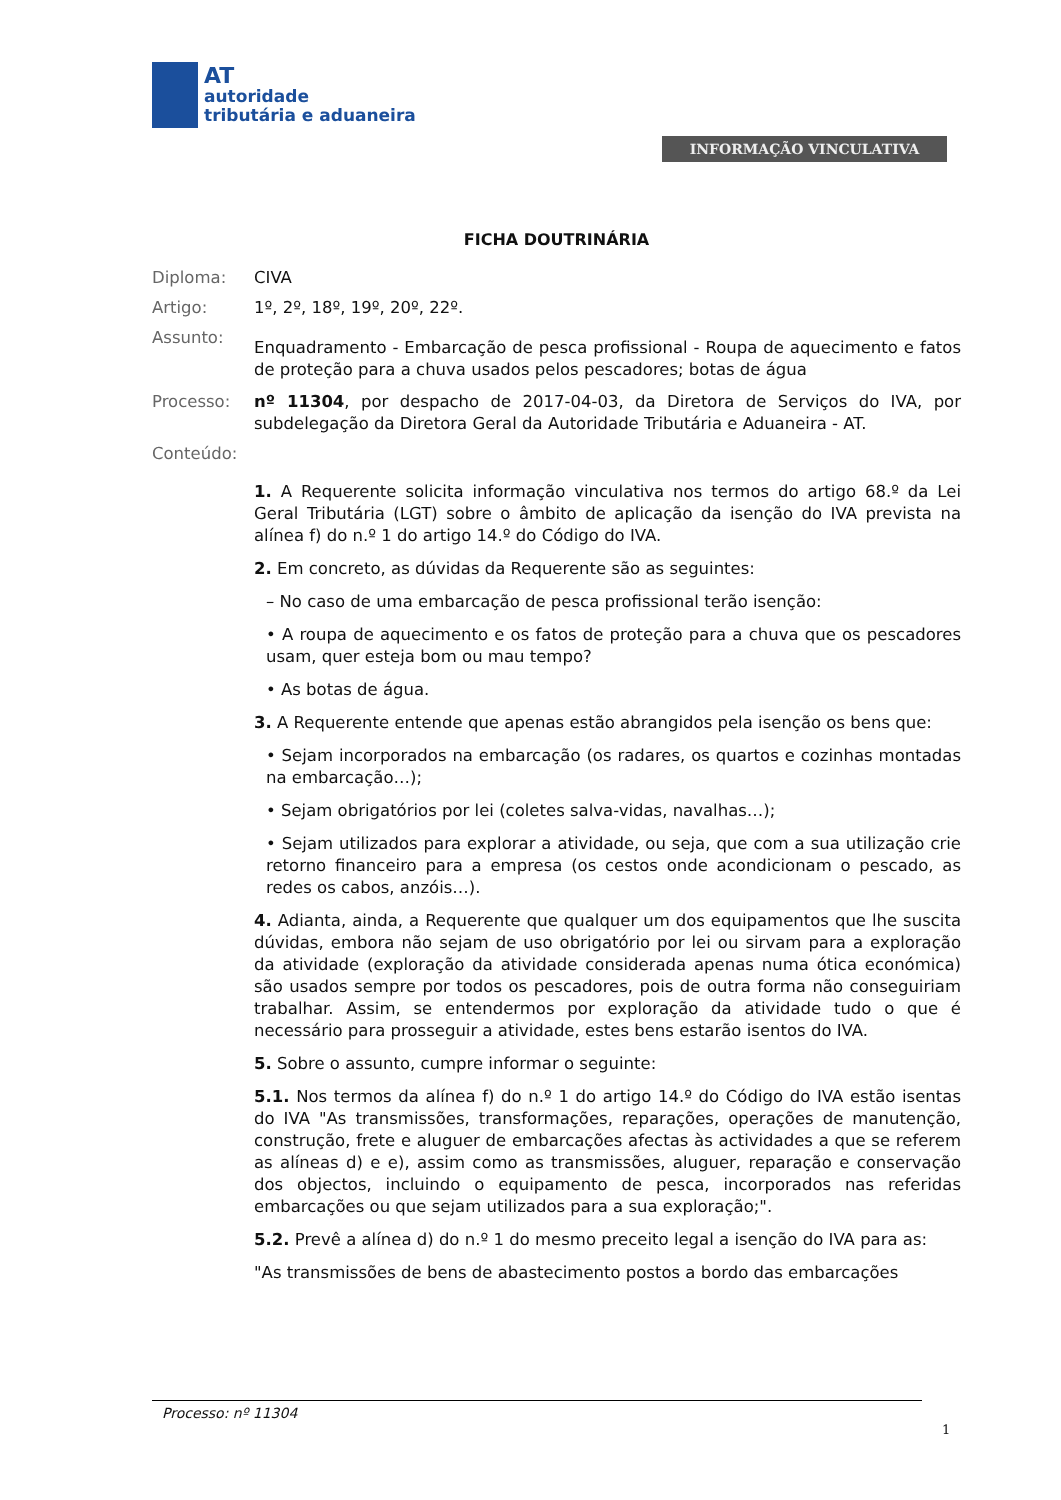AT
autoridade
tributária e aduaneira
INFORMAÇÃO VINCULATIVA
FICHA DOUTRINÁRIA
Diploma: CIVA
Artigo: 1º, 2º, 18º, 19º, 20º, 22º.
Assunto:
Enquadramento - Embarcação de pesca profissional - Roupa de aquecimento e fatos de proteção para a chuva usados pelos pescadores; botas de água
Processo: nº 11304, por despacho de 2017-04-03, da Diretora de Serviços do IVA, por subdelegação da Diretora Geral da Autoridade Tributária e Aduaneira - AT.
Conteúdo:
1. A Requerente solicita informação vinculativa nos termos do artigo 68.º da Lei Geral Tributária (LGT) sobre o âmbito de aplicação da isenção do IVA prevista na alínea f) do n.º 1 do artigo 14.º do Código do IVA.
2. Em concreto, as dúvidas da Requerente são as seguintes:
– No caso de uma embarcação de pesca profissional terão isenção:
• A roupa de aquecimento e os fatos de proteção para a chuva que os pescadores usam, quer esteja bom ou mau tempo?
• As botas de água.
3. A Requerente entende que apenas estão abrangidos pela isenção os bens que:
• Sejam incorporados na embarcação (os radares, os quartos e cozinhas montadas na embarcação…);
• Sejam obrigatórios por lei (coletes salva-vidas, navalhas…);
• Sejam utilizados para explorar a atividade, ou seja, que com a sua utilização crie retorno financeiro para a empresa (os cestos onde acondicionam o pescado, as redes os cabos, anzóis…).
4. Adianta, ainda, a Requerente que qualquer um dos equipamentos que lhe suscita dúvidas, embora não sejam de uso obrigatório por lei ou sirvam para a exploração da atividade (exploração da atividade considerada apenas numa ótica económica) são usados sempre por todos os pescadores, pois de outra forma não conseguiriam trabalhar. Assim, se entendermos por exploração da atividade tudo o que é necessário para prosseguir a atividade, estes bens estarão isentos do IVA.
5. Sobre o assunto, cumpre informar o seguinte:
5.1. Nos termos da alínea f) do n.º 1 do artigo 14.º do Código do IVA estão isentas do IVA "As transmissões, transformações, reparações, operações de manutenção, construção, frete e aluguer de embarcações afectas às actividades a que se referem as alíneas d) e e), assim como as transmissões, aluguer, reparação e conservação dos objectos, incluindo o equipamento de pesca, incorporados nas referidas embarcações ou que sejam utilizados para a sua exploração;".
5.2. Prevê a alínea d) do n.º 1 do mesmo preceito legal a isenção do IVA para as:
"As transmissões de bens de abastecimento postos a bordo das embarcações
Processo: nº 11304
1